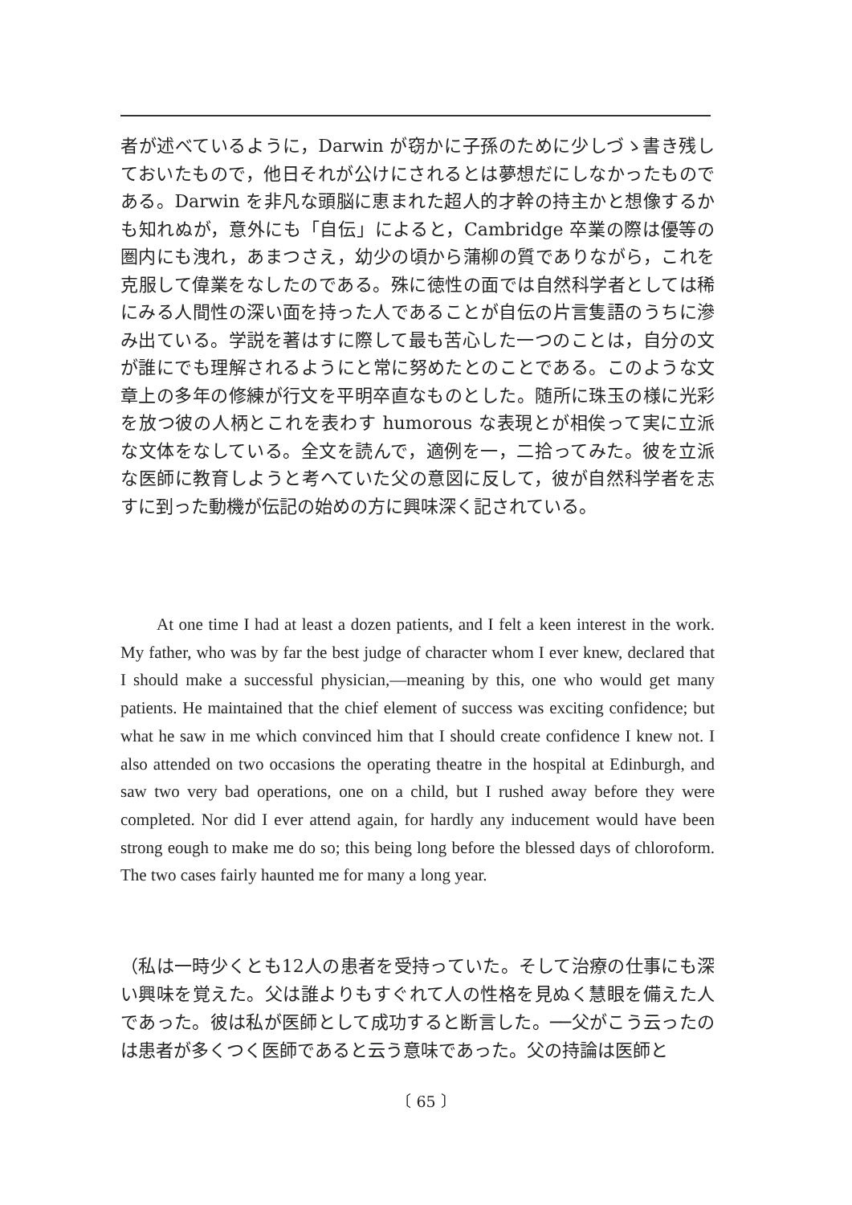者が述べているように，Darwin が窃かに子孫のために少しづゝ書き残しておいたもので，他日それが公けにされるとは夢想だにしなかったものである。Darwin を非凡な頭脳に恵まれた超人的才幹の持主かと想像するかも知れぬが，意外にも「自伝」によると，Cambridge 卒業の際は優等の圏内にも洩れ，あまつさえ，幼少の頃から蒲柳の質でありながら，これを克服して偉業をなしたのである。殊に徳性の面では自然科学者としては稀にみる人間性の深い面を持った人であることが自伝の片言隻語のうちに滲み出ている。学説を著はすに際して最も苦心した一つのことは，自分の文が誰にでも理解されるようにと常に努めたとのことである。このような文章上の多年の修練が行文を平明卒直なものとした。随所に珠玉の様に光彩を放つ彼の人柄とこれを表わす humorous な表現とが相俟って実に立派な文体をなしている。全文を読んで，適例を一，二拾ってみた。彼を立派な医師に教育しようと考へていた父の意図に反して，彼が自然科学者を志すに到った動機が伝記の始めの方に興味深く記されている。
At one time I had at least a dozen patients, and I felt a keen interest in the work. My father, who was by far the best judge of character whom I ever knew, declared that I should make a successful physician,—meaning by this, one who would get many patients. He maintained that the chief element of success was exciting confidence; but what he saw in me which convinced him that I should create confidence I knew not. I also attended on two occasions the operating theatre in the hospital at Edinburgh, and saw two very bad operations, one on a child, but I rushed away before they were completed. Nor did I ever attend again, for hardly any inducement would have been strong eough to make me do so; this being long before the blessed days of chloroform. The two cases fairly haunted me for many a long year.
（私は一時少くとも12人の患者を受持っていた。そして治療の仕事にも深い興味を覚えた。父は誰よりもすぐれて人の性格を見ぬく慧眼を備えた人であった。彼は私が医師として成功すると断言した。──父がこう云ったのは患者が多くつく医師であると云う意味であった。父の持論は医師と
〔 65 〕